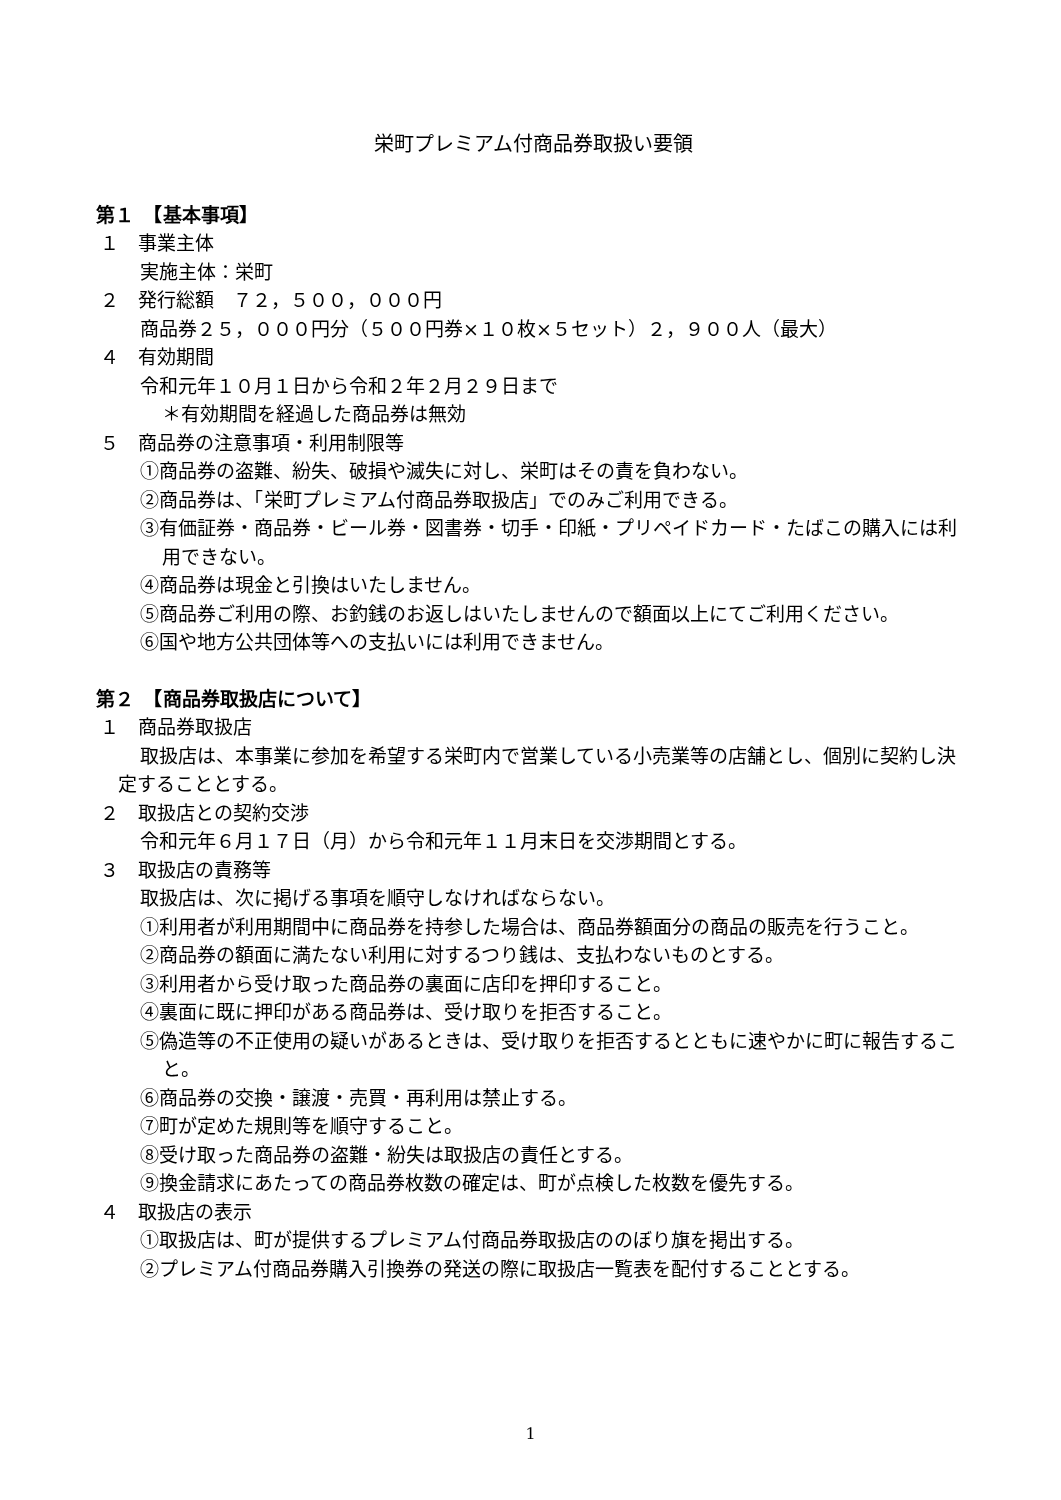栄町プレミアム付商品券取扱い要領
第１　【基本事項】
１　事業主体
実施主体：栄町
２　発行総額　７２，５００，０００円
商品券２５，０００円分（５００円券×１０枚×５セット）２，９００人（最大）
４　有効期間
令和元年１０月１日から令和２年２月２９日まで
＊有効期間を経過した商品券は無効
５　商品券の注意事項・利用制限等
①商品券の盗難、紛失、破損や滅失に対し、栄町はその責を負わない。
②商品券は、「栄町プレミアム付商品券取扱店」でのみご利用できる。
③有価証券・商品券・ビール券・図書券・切手・印紙・プリペイドカード・たばこの購入には利用できない。
④商品券は現金と引換はいたしません。
⑤商品券ご利用の際、お釣銭のお返しはいたしませんので額面以上にてご利用ください。
⑥国や地方公共団体等への支払いには利用できません。
第２　【商品券取扱店について】
１　商品券取扱店
取扱店は、本事業に参加を希望する栄町内で営業している小売業等の店舗とし、個別に契約し決定することとする。
２　取扱店との契約交渉
令和元年６月１７日（月）から令和元年１１月末日を交渉期間とする。
３　取扱店の責務等
取扱店は、次に掲げる事項を順守しなければならない。
①利用者が利用期間中に商品券を持参した場合は、商品券額面分の商品の販売を行うこと。
②商品券の額面に満たない利用に対するつり銭は、支払わないものとする。
③利用者から受け取った商品券の裏面に店印を押印すること。
④裏面に既に押印がある商品券は、受け取りを拒否すること。
⑤偽造等の不正使用の疑いがあるときは、受け取りを拒否するとともに速やかに町に報告すること。
⑥商品券の交換・譲渡・売買・再利用は禁止する。
⑦町が定めた規則等を順守すること。
⑧受け取った商品券の盗難・紛失は取扱店の責任とする。
⑨換金請求にあたっての商品券枚数の確定は、町が点検した枚数を優先する。
４　取扱店の表示
①取扱店は、町が提供するプレミアム付商品券取扱店ののぼり旗を掲出する。
②プレミアム付商品券購入引換券の発送の際に取扱店一覧表を配付することとする。
1